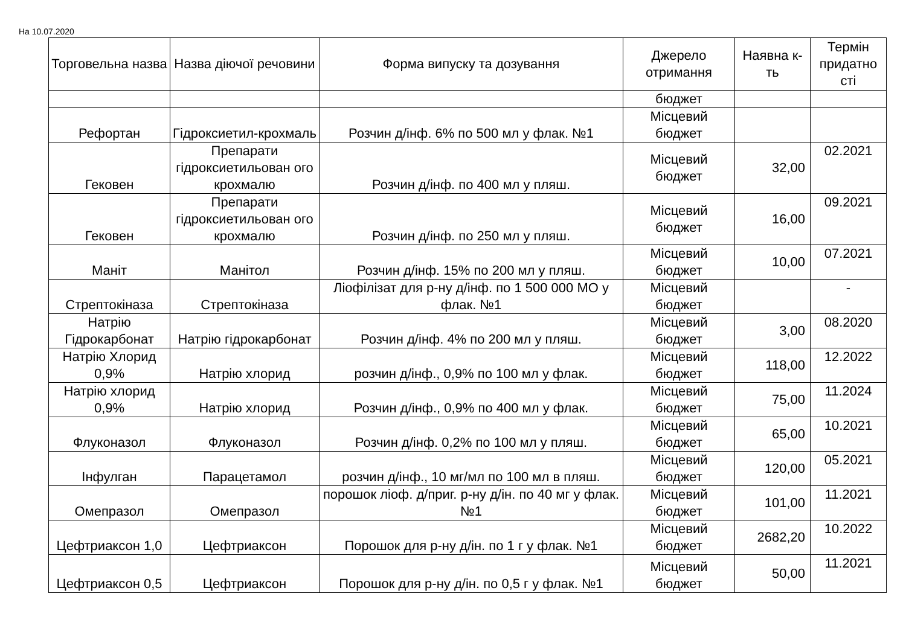На 10.07.2020
| Торговельна назва | Назва діючої речовини | Форма випуску та дозування | Джерело отримання | Наявна к-ть | Термін придатно сті |
| --- | --- | --- | --- | --- | --- |
| | | | бюджет | | |
| Рефортан | Гідроксиетил-крохмаль | Розчин д/інф. 6% по 500 мл у флак. №1 | Місцевий бюджет | | |
| Гековен | Препарати гідроксиетильован ого крохмалю | Розчин д/інф. по 400 мл у пляш. | Місцевий бюджет | 32,00 | 02.2021 |
| Гековен | Препарати гідроксиетильован ого крохмалю | Розчин д/інф. по 250 мл у пляш. | Місцевий бюджет | 16,00 | 09.2021 |
| Маніт | Манітол | Розчин д/інф. 15% по 200 мл у пляш. | Місцевий бюджет | 10,00 | 07.2021 |
| Стрептокіназа | Стрептокіназа | Ліофілізат для р-ну д/інф. по 1 500 000 МО у флак. №1 | Місцевий бюджет | | - |
| Натрію Гідрокарбонат | Натрію гідрокарбонат | Розчин д/інф. 4% по 200 мл у пляш. | Місцевий бюджет | 3,00 | 08.2020 |
| Натрію Хлорид 0,9% | Натрію хлорид | розчин д/інф., 0,9% по 100 мл у флак. | Місцевий бюджет | 118,00 | 12.2022 |
| Натрію хлорид 0,9% | Натрію хлорид | Розчин д/інф., 0,9% по 400 мл у флак. | Місцевий бюджет | 75,00 | 11.2024 |
| Флуконазол | Флуконазол | Розчин д/інф. 0,2% по 100 мл у пляш. | Місцевий бюджет | 65,00 | 10.2021 |
| Інфулган | Парацетамол | розчин д/інф., 10 мг/мл по 100 мл в пляш. | Місцевий бюджет | 120,00 | 05.2021 |
| Омепразол | Омепразол | порошок ліоф. д/приг. р-ну д/ін. по 40 мг у флак. №1 | Місцевий бюджет | 101,00 | 11.2021 |
| Цефтриаксон 1,0 | Цефтриаксон | Порошок для р-ну д/ін. по 1 г у флак. №1 | Місцевий бюджет | 2682,20 | 10.2022 |
| Цефтриаксон 0,5 | Цефтриаксон | Порошок для р-ну д/ін. по 0,5 г у флак. №1 | Місцевий бюджет | 50,00 | 11.2021 |